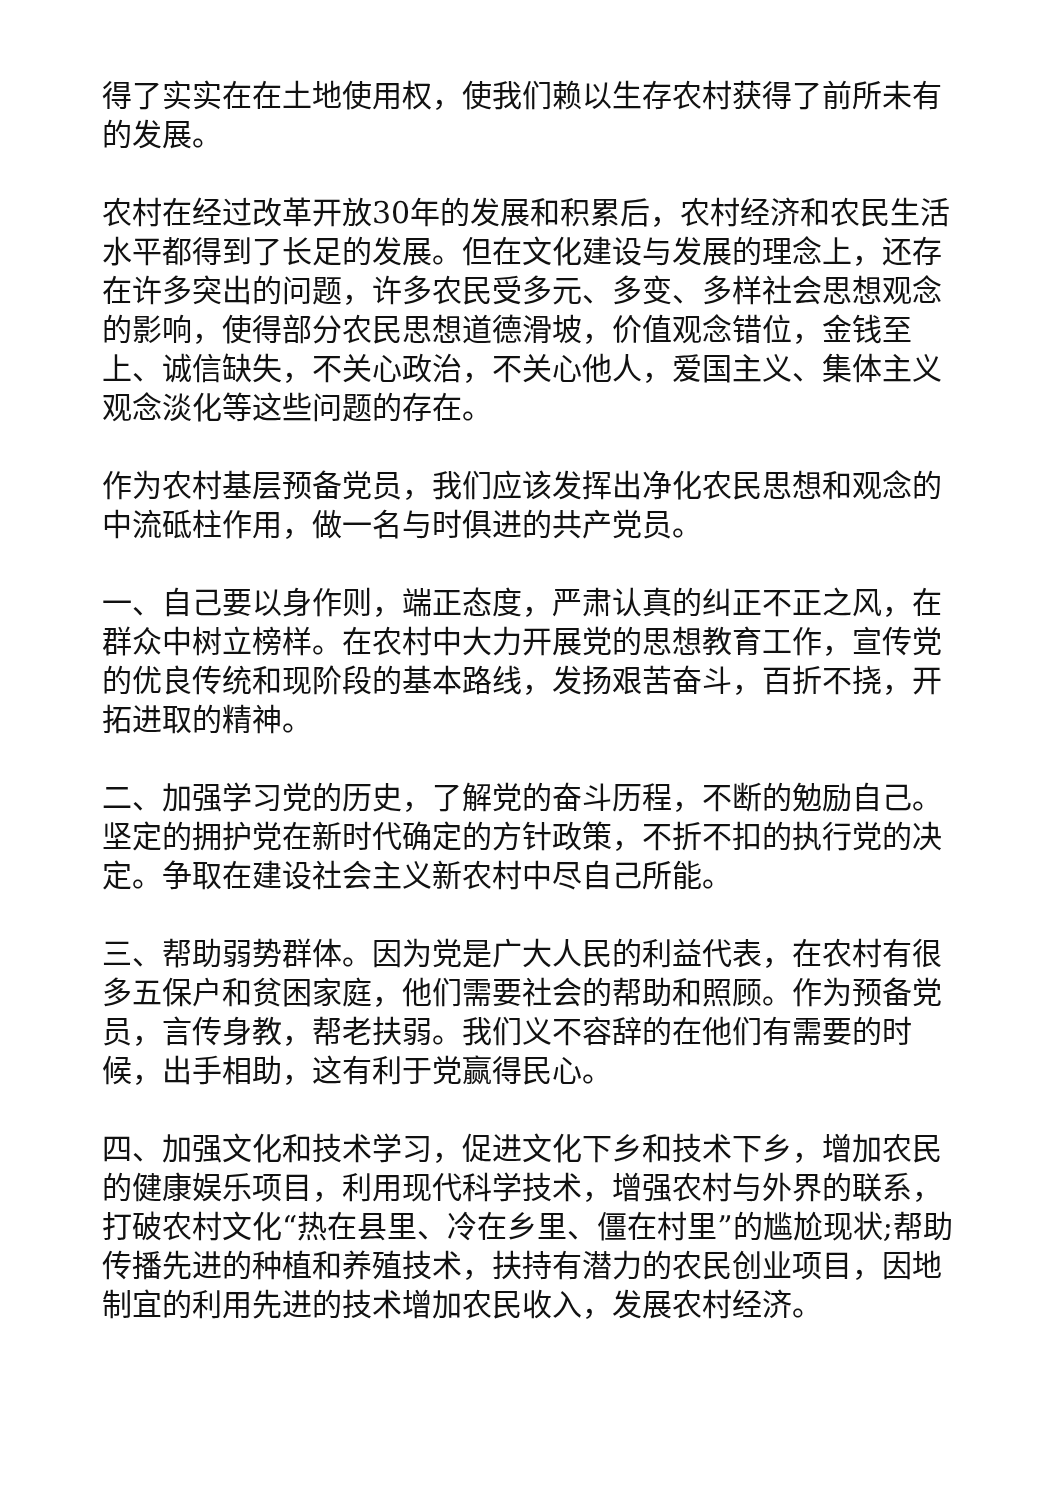得了实实在在土地使用权，使我们赖以生存农村获得了前所未有的发展。
农村在经过改革开放30年的发展和积累后，农村经济和农民生活水平都得到了长足的发展。但在文化建设与发展的理念上，还存在许多突出的问题，许多农民受多元、多变、多样社会思想观念的影响，使得部分农民思想道德滑坡，价值观念错位，金钱至上、诚信缺失，不关心政治，不关心他人，爱国主义、集体主义观念淡化等这些问题的存在。
作为农村基层预备党员，我们应该发挥出净化农民思想和观念的中流砥柱作用，做一名与时俱进的共产党员。
一、自己要以身作则，端正态度，严肃认真的纠正不正之风，在群众中树立榜样。在农村中大力开展党的思想教育工作，宣传党的优良传统和现阶段的基本路线，发扬艰苦奋斗，百折不挠，开拓进取的精神。
二、加强学习党的历史，了解党的奋斗历程，不断的勉励自己。坚定的拥护党在新时代确定的方针政策，不折不扣的执行党的决定。争取在建设社会主义新农村中尽自己所能。
三、帮助弱势群体。因为党是广大人民的利益代表，在农村有很多五保户和贫困家庭，他们需要社会的帮助和照顾。作为预备党员，言传身教，帮老扶弱。我们义不容辞的在他们有需要的时候，出手相助，这有利于党赢得民心。
四、加强文化和技术学习，促进文化下乡和技术下乡，增加农民的健康娱乐项目，利用现代科学技术，增强农村与外界的联系，打破农村文化“热在县里、冷在乡里、僵在村里”的尴尬现状;帮助传播先进的种植和养殖技术，扶持有潜力的农民创业项目，因地制宜的利用先进的技术增加农民收入，发展农村经济。